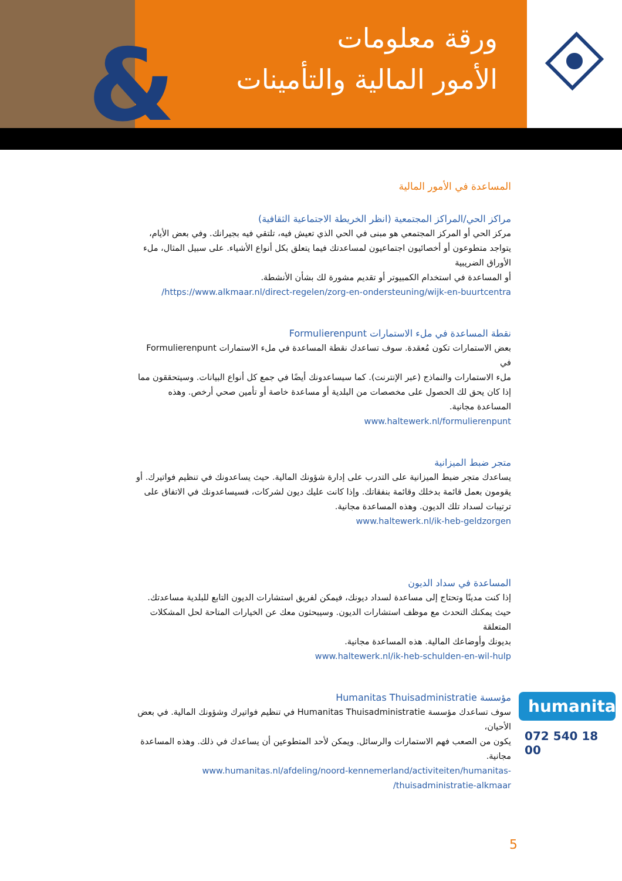&
ورقة معلومات
الأمور المالية والتأمينات
المساعدة في الأمور المالية
مراكز الحي/المراكز المجتمعية (انظر الخريطة الاجتماعية الثقافية)
مركز الحي أو المركز المجتمعي هو مبنى في الحي الذي تعيش فيه، تلتقي فيه بجيرانك. وفي بعض الأيام، يتواجد متطوعون أو أخصائيون اجتماعيون لمساعدتك فيما يتعلق بكل أنواع الأشياء. على سبيل المثال، ملء الأوراق الضريبية
أو المساعدة في استخدام الكمبيوتر أو تقديم مشورة لك بشأن الأنشطة.
https://www.alkmaar.nl/direct-regelen/zorg-en-ondersteuning/wijk-en-buurtcentra/
نقطة المساعدة في ملء الاستمارات Formulierenpunt
بعض الاستمارات تكون مُعقدة. سوف تساعدك نقطة المساعدة في ملء الاستمارات Formulierenpunt في
ملء الاستمارات والنماذج (عبر الإنترنت). كما سيساعدونك أيضًا في جمع كل أنواع البيانات. وسيتحققون مما إذا كان يحق لك الحصول على مخصصات من البلدية أو مساعدة خاصة أو تأمين صحي أرخص. وهذه المساعدة مجانية.
www.haltewerk.nl/formulierenpunt
متجر ضبط الميزانية
يساعدك متجر ضبط الميزانية على التدرب على إدارة شؤونك المالية. حيث يساعدونك في تنظيم فواتيرك. أو يقومون بعمل قائمة بدخلك وقائمة بنفقاتك. وإذا كانت عليك ديون لشركات، فسيساعدونك في الاتفاق على ترتيبات لسداد تلك الديون. وهذه المساعدة مجانية.
www.haltewerk.nl/ik-heb-geldzorgen
المساعدة في سداد الديون
إذا كنت مدينًا وتحتاج إلى مساعدة لسداد ديونك، فيمكن لفريق استشارات الديون التابع للبلدية مساعدتك. حيث يمكنك التحدث مع موظف استشارات الديون. وسيبحثون معك عن الخيارات المتاحة لحل المشكلات المتعلقة
بديونك وأوضاعك المالية. هذه المساعدة مجانية.
www.haltewerk.nl/ik-heb-schulden-en-wil-hulp
مؤسسة Humanitas Thuisadministratie
سوف تساعدك مؤسسة Humanitas Thuisadministratie في تنظيم فواتيرك وشؤونك المالية. في بعض الأحيان،
يكون من الصعب فهم الاستمارات والرسائل. ويمكن لأحد المتطوعين أن يساعدك في ذلك. وهذه المساعدة مجانية.
www.humanitas.nl/afdeling/noord-kennemerland/activiteiten/humanitas-thuisadministratie-alkmaar/
humanitas
072 540 18 00
5